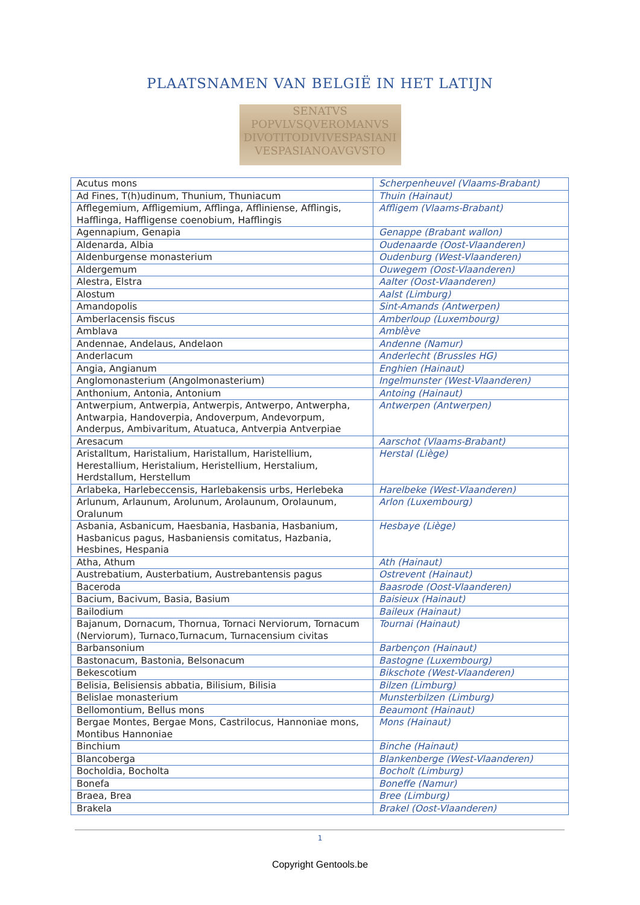PLAATSNAMEN VAN BELGIË IN HET LATIJN
SENATVS
POPVLVSQVEROMANVS
DIVOTITODIVIVESPASIANI
VESPASIANOAVGVSTO
| Acutus mons | Scherpenheuvel (Vlaams-Brabant) |
| Ad Fines, T(h)udinum, Thunium, Thuniacum | Thuin (Hainaut) |
| Afflegemium, Affligemium, Afflinga, Affliniense, Afflingis, Hafflinga, Haffligense coenobium, Hafflingis | Affligem (Vlaams-Brabant) |
| Agennapium, Genapia | Genappe (Brabant wallon) |
| Aldenarda, Albia | Oudenaarde (Oost-Vlaanderen) |
| Aldenburgense monasterium | Oudenburg (West-Vlaanderen) |
| Aldergemum | Ouwegem (Oost-Vlaanderen) |
| Alestra, Elstra | Aalter (Oost-Vlaanderen) |
| Alostum | Aalst (Limburg) |
| Amandopolis | Sint-Amands (Antwerpen) |
| Amberlacensis fiscus | Amberloup (Luxembourg) |
| Amblava | Amblève |
| Andennae, Andelaus, Andelaon | Andenne (Namur) |
| Anderlacum | Anderlecht (Brussles HG) |
| Angia, Angianum | Enghien (Hainaut) |
| Anglomonasterium (Angolmonasterium) | Ingelmunster (West-Vlaanderen) |
| Anthonium, Antonia, Antonium | Antoing (Hainaut) |
| Antwerpium, Antwerpia, Antwerpis, Antwerpo, Antwerpha, Antwarpia, Handoverpia, Andoverpum, Andevorpum, Anderpus, Ambivaritum, Atuatuca, Antverpia Antverpiae | Antwerpen (Antwerpen) |
| Aresacum | Aarschot (Vlaams-Brabant) |
| Aristalltum, Haristalium, Haristallum, Haristellium, Herestallium, Heristalium, Heristellium, Herstalium, Herdstallum, Herstellum | Herstal (Liège) |
| Arlabeka, Harlebeccensis, Harlebakensis urbs, Herlebeka | Harelbeke (West-Vlaanderen) |
| Arlunum, Arlaunum, Arolunum, Arolaunum, Orolaunum, Oralunum | Arlon (Luxembourg) |
| Asbania, Asbanicum, Haesbania, Hasbania, Hasbanium, Hasbanicus pagus, Hasbaniensis comitatus, Hazbania, Hesbines, Hespania | Hesbaye (Liège) |
| Atha, Athum | Ath (Hainaut) |
| Austrebatium, Austerbatium, Austrebantensis pagus | Ostrevent (Hainaut) |
| Baceroda | Baasrode (Oost-Vlaanderen) |
| Bacium, Bacivum, Basia, Basium | Baisieux (Hainaut) |
| Bailodium | Baileux (Hainaut) |
| Bajanum, Dornacum, Thornua, Tornaci Nerviorum, Tornacum (Nerviorum), Turnaco,Turnacum, Turnacensium civitas | Tournai (Hainaut) |
| Barbansonium | Barbençon (Hainaut) |
| Bastonacum, Bastonia, Belsonacum | Bastogne (Luxembourg) |
| Bekescotium | Bikschote (West-Vlaanderen) |
| Belisia, Belisiensis abbatia, Bilisium, Bilisia | Bilzen (Limburg) |
| Belislae monasterium | Munsterbilzen (Limburg) |
| Bellomontium, Bellus mons | Beaumont (Hainaut) |
| Bergae Montes, Bergae Mons, Castrilocus, Hannoniae mons, Montibus Hannoniae | Mons (Hainaut) |
| Binchium | Binche (Hainaut) |
| Blancoberga | Blankenberge (West-Vlaanderen) |
| Bocholdia, Bocholta | Bocholt (Limburg) |
| Bonefa | Boneffe (Namur) |
| Braea, Brea | Bree (Limburg) |
| Brakela | Brakel (Oost-Vlaanderen) |
1
Copyright Gentools.be